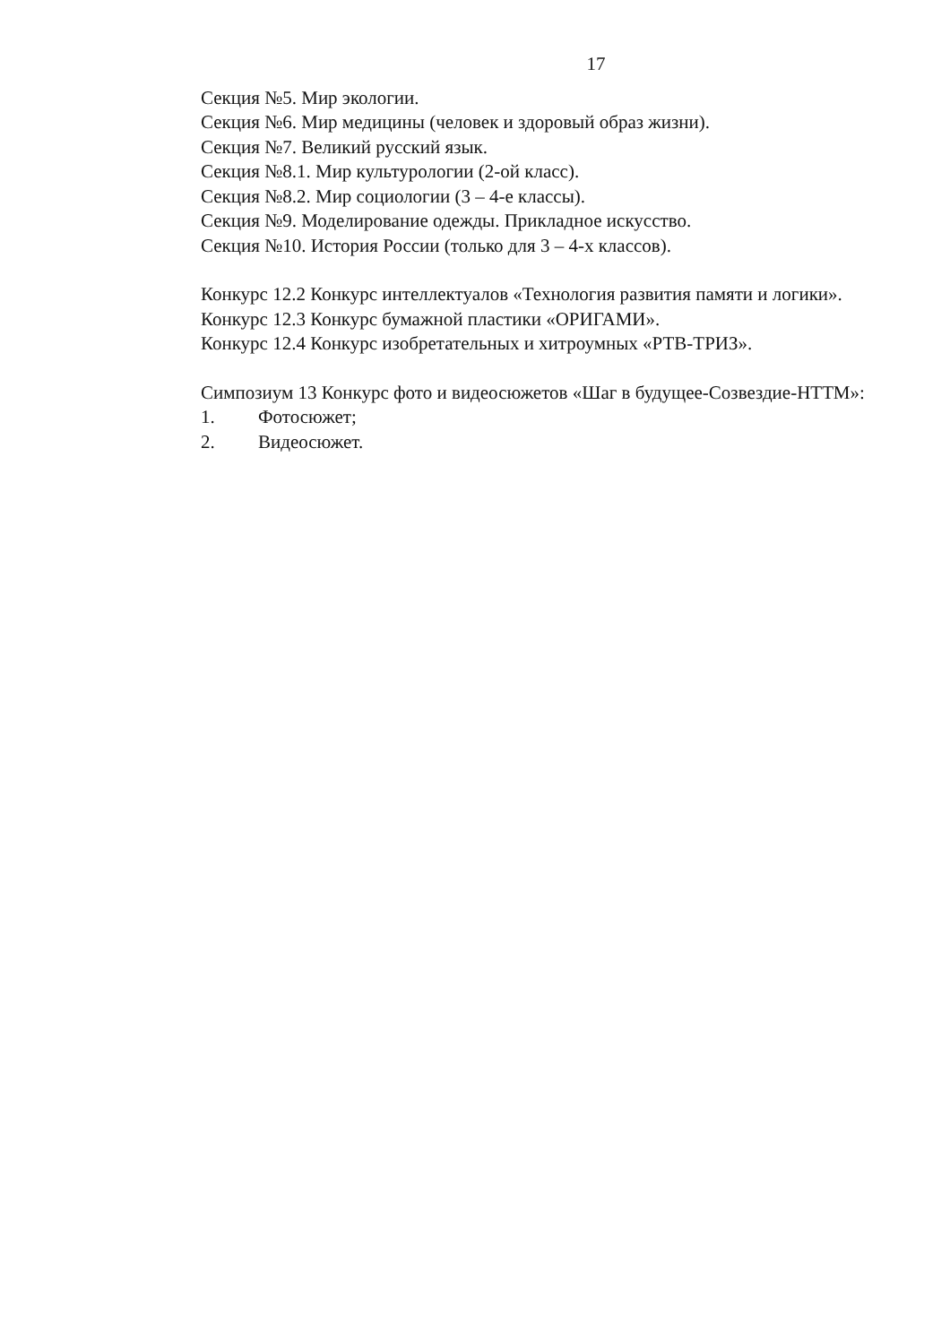17
Секция №5. Мир экологии.
Секция №6. Мир медицины (человек и здоровый образ жизни).
Секция №7. Великий русский язык.
Секция №8.1. Мир культурологии (2-ой класс).
Секция №8.2. Мир социологии (3 – 4-е классы).
Секция №9. Моделирование одежды. Прикладное искусство.
Секция №10. История России (только для 3 – 4-х классов).
Конкурс 12.2 Конкурс интеллектуалов «Технология развития памяти и логики».
Конкурс 12.3 Конкурс бумажной пластики «ОРИГАМИ».
Конкурс 12.4 Конкурс изобретательных и хитроумных «РТВ-ТРИЗ».
Симпозиум 13 Конкурс фото и видеосюжетов «Шаг в будущее-Созвездие-НТТМ»:
1. Фотосюжет;
2. Видеосюжет.